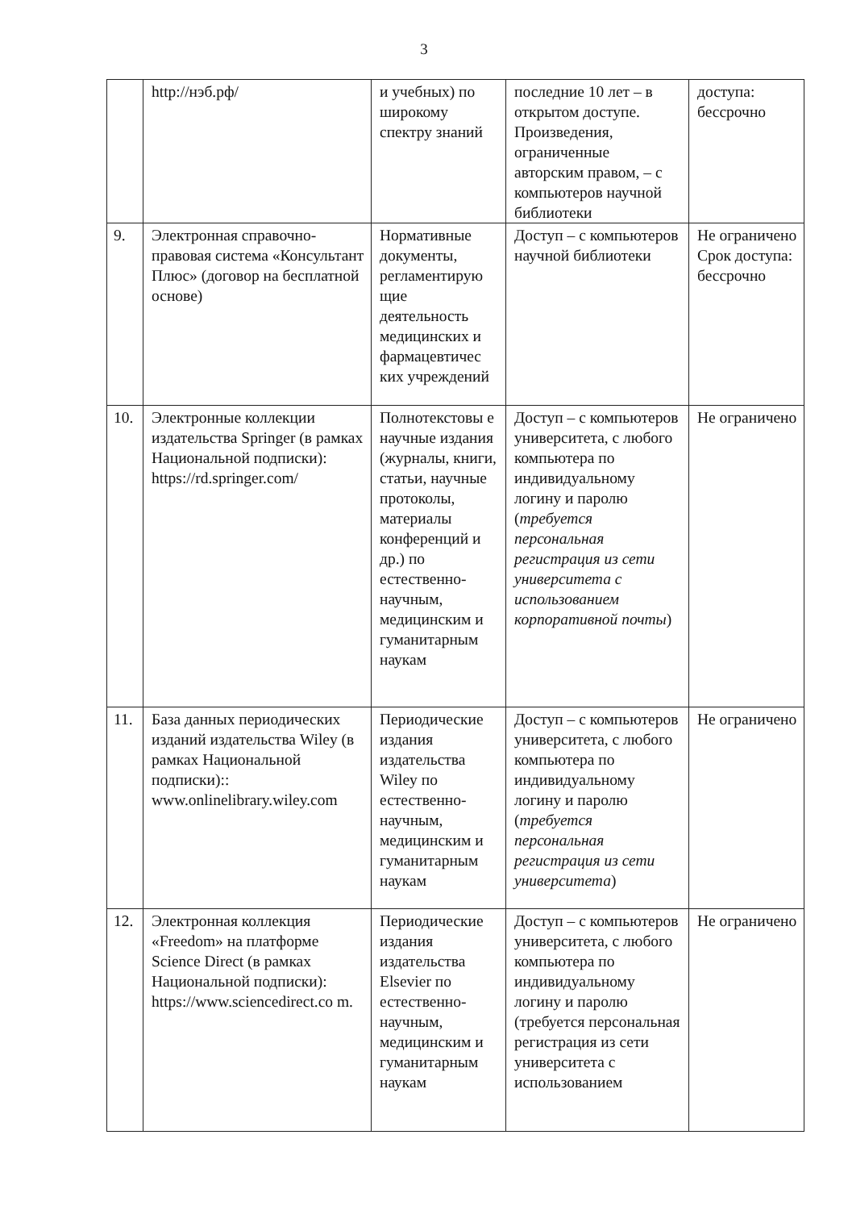3
| | http://нэб.рф/ | и учебных) по широкому спектру знаний | последние 10 лет – в открытом доступе. Произведения, ограниченные авторским правом, – с компьютеров научной библиотеки | доступа: бессрочно |
| 9. | Электронная справочно-правовая система «Консультант Плюс» (договор на бесплатной основе) | Нормативные документы, регламентирую щие деятельность медицинских и фармацевтичес ких учреждений | Доступ – с компьютеров научной библиотеки | Не ограничено Срок доступа: бессрочно |
| 10. | Электронные коллекции издательства Springer (в рамках Национальной подписки): https://rd.springer.com/ | Полнотекстовы е научные издания (журналы, книги, статьи, научные протоколы, материалы конференций и др.) по естественно-научным, медицинским и гуманитарным наукам | Доступ – с компьютеров университета, с любого компьютера по индивидуальному логину и паролю ( требуется персональная регистрация из сети университета с использованием корпоративной почты ) | Не ограничено |
| 11. | База данных периодических изданий издательства Wiley (в рамках Национальной подписки):: www.onlinelibrary.wiley.com | Периодические издания издательства Wiley по естественно-научным, медицинским и гуманитарным наукам | Доступ – с компьютеров университета, с любого компьютера по индивидуальному логину и паролю ( требуется персональная регистрация из сети университета ) | Не ограничено |
| 12. | Электронная коллекция «Freedom» на платформе Science Direct (в рамках Национальной подписки): https://www.sciencedirect.co m. | Периодические издания издательства Elsevier по естественно-научным, медицинским и гуманитарным наукам | Доступ – с компьютеров университета, с любого компьютера по индивидуальному логину и паролю (требуется персональная регистрация из сети университета с использованием | Не ограничено |